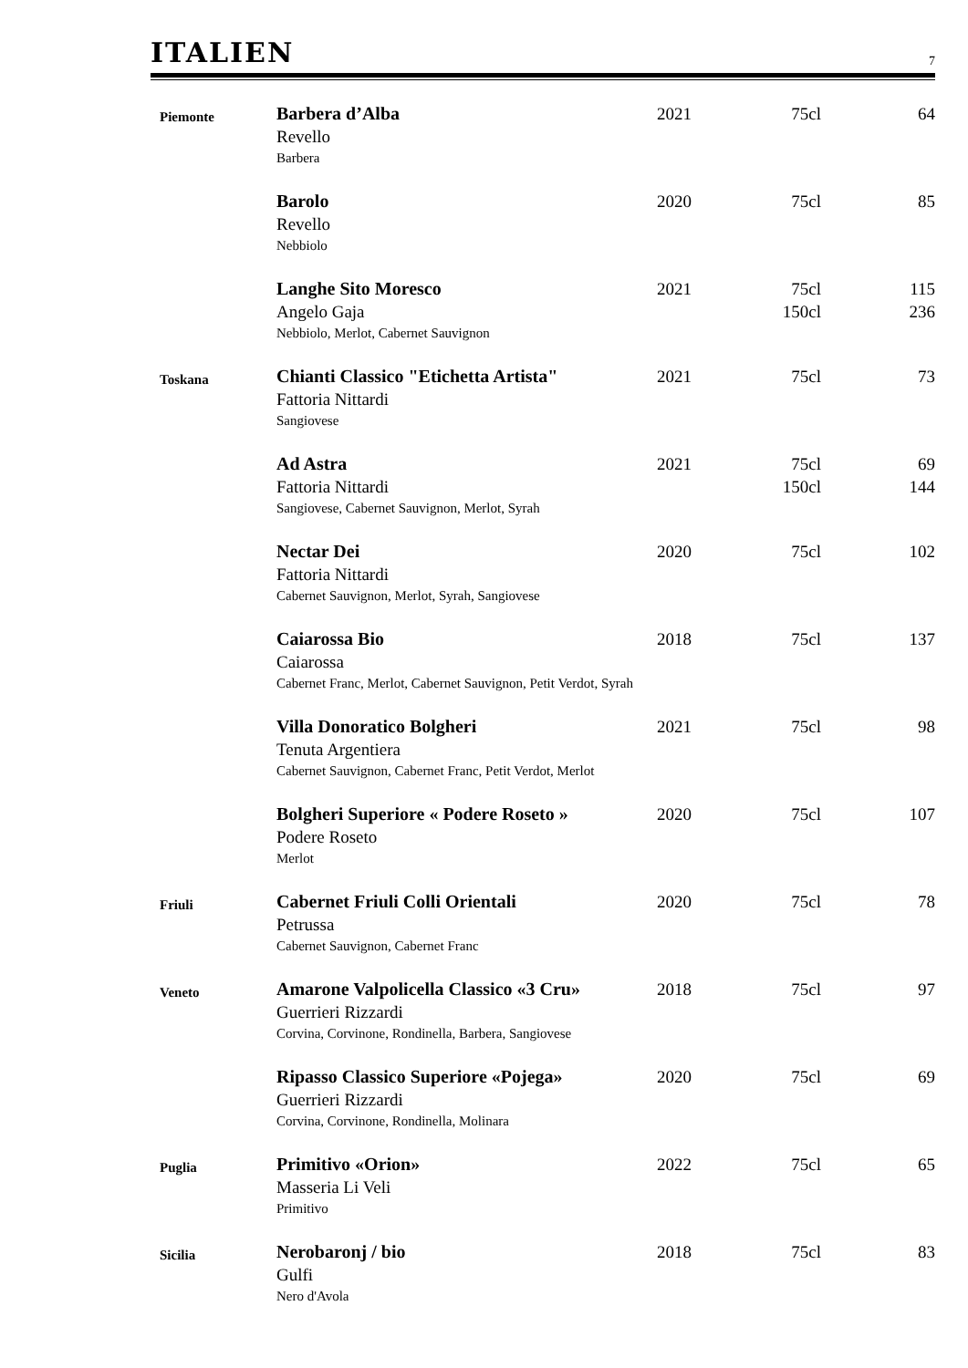ITALIEN
7
| Piemonte | Barbera d’Alba Revello Barbera | 2021 | 75cl | 64 |
| | Barolo Revello Nebbiolo | 2020 | 75cl | 85 |
| | Langhe Sito Moresco Angelo Gaja Nebbiolo, Merlot, Cabernet Sauvignon | 2021 | 75cl 150cl | 115 236 |
| Toskana | Chianti Classico "Etichetta Artista" Fattoria Nittardi Sangiovese | 2021 | 75cl | 73 |
| | Ad Astra Fattoria Nittardi Sangiovese, Cabernet Sauvignon, Merlot, Syrah | 2021 | 75cl 150cl | 69 144 |
| | Nectar Dei Fattoria Nittardi Cabernet Sauvignon, Merlot, Syrah, Sangiovese | 2020 | 75cl | 102 |
| | Caiarossa Bio Caiarossa Cabernet Franc, Merlot, Cabernet Sauvignon, Petit Verdot, Syrah | 2018 | 75cl | 137 |
| | Villa Donoratico Bolgheri Tenuta Argentiera Cabernet Sauvignon, Cabernet Franc, Petit Verdot, Merlot | 2021 | 75cl | 98 |
| | Bolgheri Superiore « Podere Roseto » Podere Roseto Merlot | 2020 | 75cl | 107 |
| Friuli | Cabernet Friuli Colli Orientali Petrussa Cabernet Sauvignon, Cabernet Franc | 2020 | 75cl | 78 |
| Veneto | Amarone Valpolicella Classico «3 Cru» Guerrieri Rizzardi Corvina, Corvinone, Rondinella, Barbera, Sangiovese | 2018 | 75cl | 97 |
| | Ripasso Classico Superiore «Pojega» Guerrieri Rizzardi Corvina, Corvinone, Rondinella, Molinara | 2020 | 75cl | 69 |
| Puglia | Primitivo «Orion» Masseria Li Veli Primitivo | 2022 | 75cl | 65 |
| Sicilia | Nerobaronj / bio Gulfi Nero d'Avola | 2018 | 75cl | 83 |